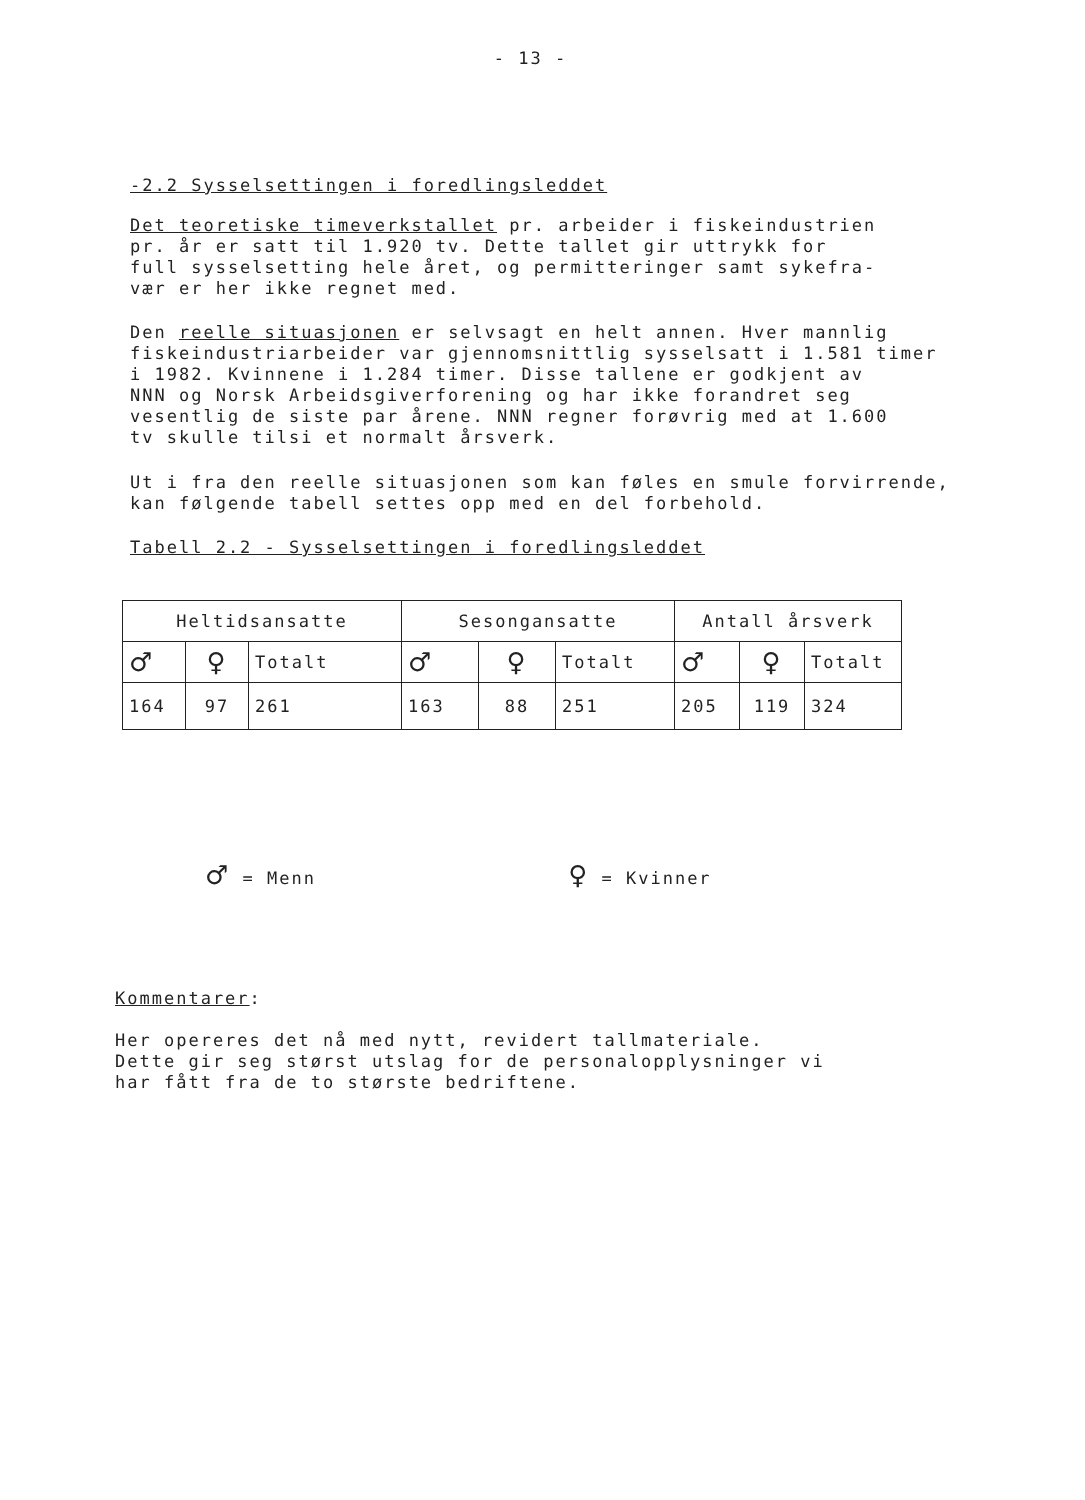- 13 -
-2.2 Sysselsettingen i foredlingsleddet
Det teoretiske timeverkstallet pr. arbeider i fiskeindustrien
pr. år er satt til 1.920 tv. Dette tallet gir uttrykk for
full sysselsetting hele året, og permitteringer samt sykefra-
vær er her ikke regnet med.
Den reelle situasjonen er selvsagt en helt annen. Hver mannlig
fiskeindustriarbeider var gjennomsnittlig sysselsatt i 1.581 timer
i 1982. Kvinnene i 1.284 timer. Disse tallene er godkjent av
NNN og Norsk Arbeidsgiverforening og har ikke forandret seg
vesentlig de siste par årene. NNN regner forøvrig med at 1.600
tv skulle tilsi et normalt årsverk.
Ut i fra den reelle situasjonen som kan føles en smule forvirrende,
kan følgende tabell settes opp med en del forbehold.
Tabell 2.2 - Sysselsettingen i foredlingsleddet
| Heltidsansatte | | | Sesongansatte | | | Antall årsverk | | |
| ♂ | ♀ | Totalt | ♂ | ♀ | Totalt | ♂ | ♀ | Totalt |
| 164 | 97 | 261 | 163 | 88 | 251 | 205 | 119 | 324 |
♂ = Menn ♀ = Kvinner
Kommentarer:
Her opereres det nå med nytt, revidert tallmateriale.
Dette gir seg størst utslag for de personalopplysninger vi
har fått fra de to største bedriftene.